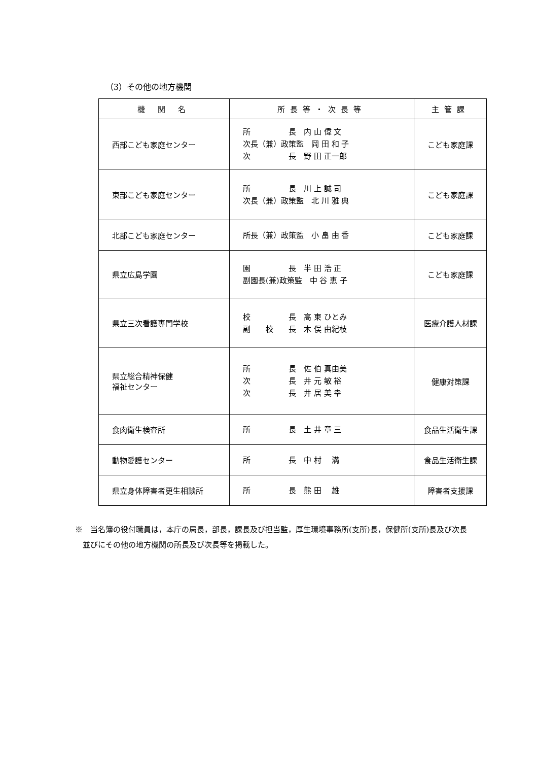（3）その他の地方機関
| 機 関 名 | 所長等・次長等 | 主管課 |
| --- | --- | --- |
| 西部こども家庭センター | 所 長 内 山 偉 文 次長（兼）政策監 岡 田 和 子 次 長 野 田 正一郎 | こども家庭課 |
| 東部こども家庭センター | 所 長 川 上 誠 司 次長（兼）政策監 北 川 雅 典 | こども家庭課 |
| 北部こども家庭センター | 所長（兼）政策監 小 畠 由 香 | こども家庭課 |
| 県立広島学園 | 園 長 半 田 浩 正 副園長(兼)政策監 中 谷 恵 子 | こども家庭課 |
| 県立三次看護専門学校 | 校 長 高 東 ひとみ 副 校 長 木 俣 由紀枝 | 医療介護人材課 |
| 県立総合精神保健 福祉センター | 所 長 佐 伯 真由美 次 長 井 元 敏 裕 次 長 井 居 美 幸 | 健康対策課 |
| 食肉衛生検査所 | 所 長 土 井 章 三 | 食品生活衛生課 |
| 動物愛護センター | 所 長 中 村 満 | 食品生活衛生課 |
| 県立身体障害者更生相談所 | 所 長 熊 田 雄 | 障害者支援課 |
※　当名簿の役付職員は，本庁の局長，部長，課長及び担当監，厚生環境事務所(支所)長，保健所(支所)長及び次長
　並びにその他の地方機関の所長及び次長等を掲載した。